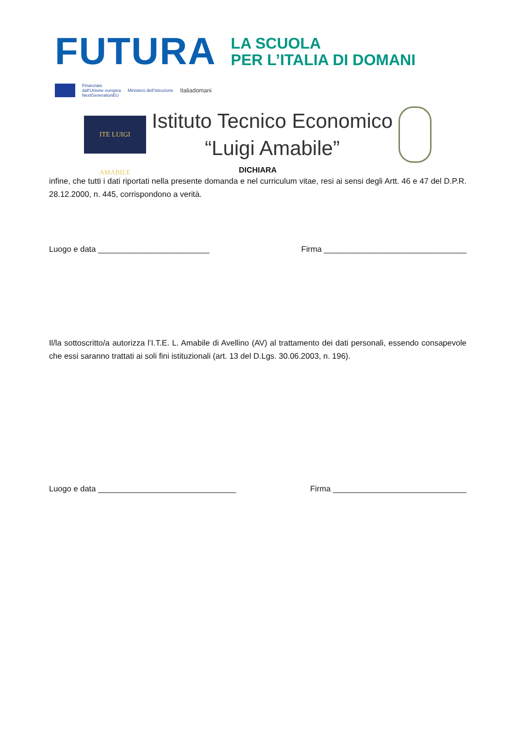FUTURA
LA SCUOLA
PER L’ITALIA DI DOMANI
Finanziato
dall’Unione europea
NextGenerationEU
Ministero dell’Istruzione
Italiadomani
ITE LUIGI AMABILE
Istituto Tecnico Economico
“Luigi Amabile”
DICHIARA
infine, che tutti i dati riportati nella presente domanda e nel curriculum vitae, resi ai sensi degli Artt. 46 e 47 del D.P.R. 28.12.2000, n. 445, corrispondono a verità.
Luogo e data _________________________ Firma ________________________________
Il/la sottoscritto/a autorizza l’I.T.E. L. Amabile di Avellino (AV) al trattamento dei dati personali, essendo consapevole che essi saranno trattati ai soli fini istituzionali (art. 13 del D.Lgs. 30.06.2003, n. 196).
Luogo e data _______________________________ Firma ______________________________